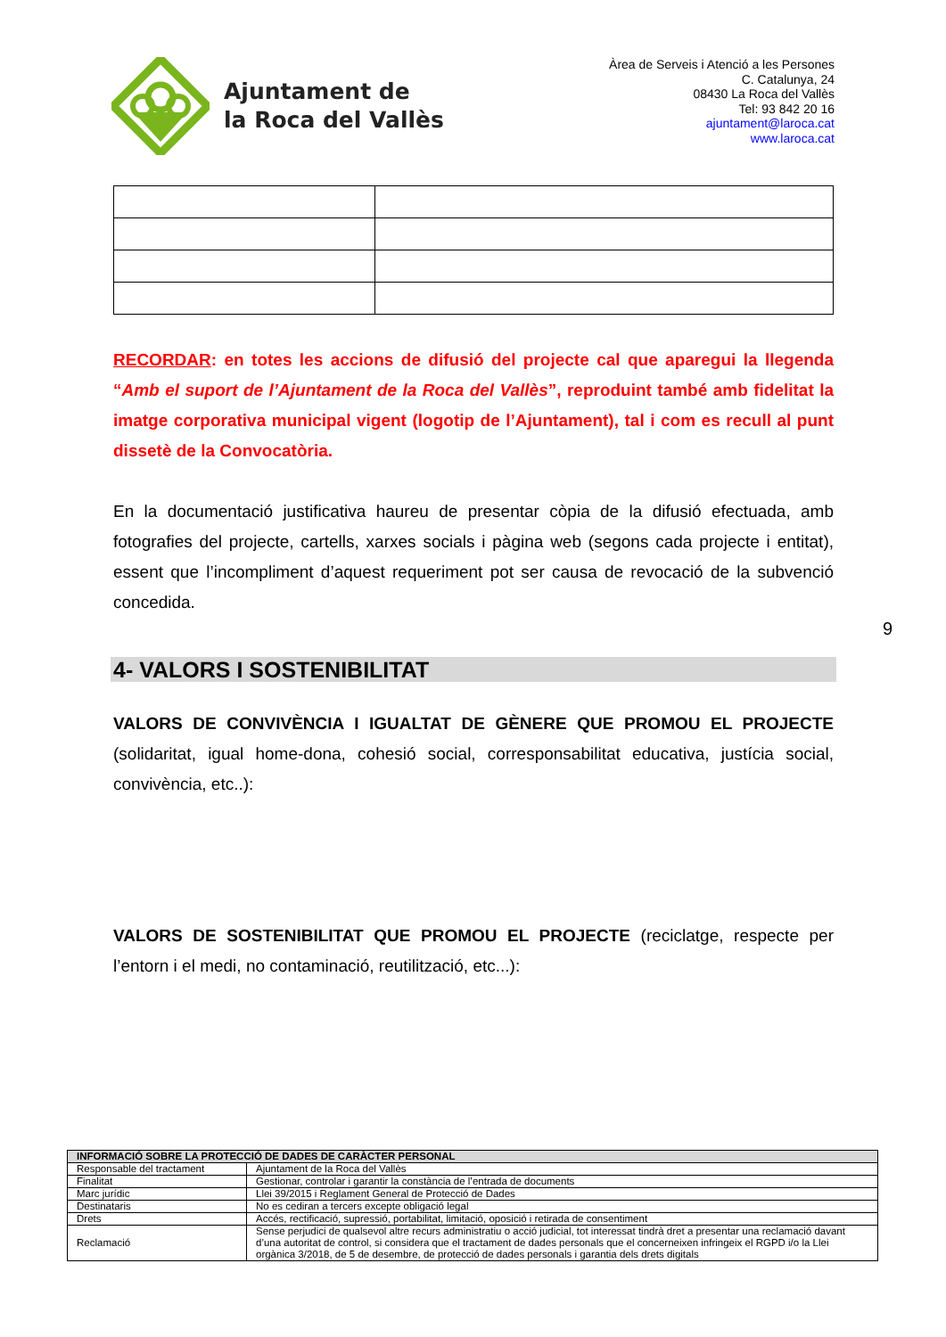Ajuntament de
la Roca del Vallès
Àrea de Serveis i Atenció a les Persones
C. Catalunya, 24
08430 La Roca del Vallès
Tel: 93 842 20 16
ajuntament@laroca.cat
www.laroca.cat
RECORDAR: en totes les accions de difusió del projecte cal que aparegui la llegenda “Amb el suport de l’Ajuntament de la Roca del Vallès”, reproduint també amb fidelitat la imatge corporativa municipal vigent (logotip de l’Ajuntament), tal i com es recull al punt dissetè de la Convocatòria.
En la documentació justificativa haureu de presentar còpia de la difusió efectuada, amb fotografies del projecte, cartells, xarxes socials i pàgina web (segons cada projecte i entitat), essent que l’incompliment d’aquest requeriment pot ser causa de revocació de la subvenció concedida.
4- VALORS I SOSTENIBILITAT
VALORS DE CONVIVÈNCIA I IGUALTAT DE GÈNERE QUE PROMOU EL PROJECTE (solidaritat, igual home-dona, cohesió social, corresponsabilitat educativa, justícia social, convivència, etc..):
VALORS DE SOSTENIBILITAT QUE PROMOU EL PROJECTE (reciclatge, respecte per l’entorn i el medi, no contaminació, reutilització, etc...):
9
| INFORMACIÓ SOBRE LA PROTECCIÓ DE DADES DE CARÀCTER PERSONAL | |
| --- | --- |
| Responsable del tractament | Ajuntament de la Roca del Vallès |
| Finalitat | Gestionar, controlar i garantir la constància de l’entrada de documents |
| Marc jurídic | Llei 39/2015 i Reglament General de Protecció de Dades |
| Destinataris | No es cediran a tercers excepte obligació legal |
| Drets | Accés, rectificació, supressió, portabilitat, limitació, oposició i retirada de consentiment |
| Reclamació | Sense perjudici de qualsevol altre recurs administratiu o acció judicial, tot interessat tindrà dret a presentar una reclamació davant d’una autoritat de control, si considera que el tractament de dades personals que el concerneixen infringeix el RGPD i/o la Llei orgànica 3/2018, de 5 de desembre, de protecció de dades personals i garantia dels drets digitals |